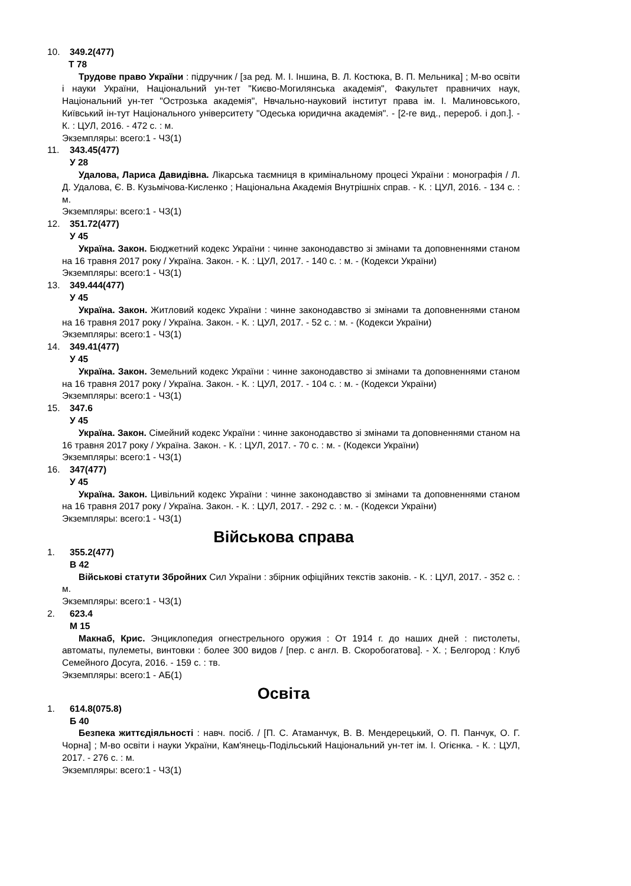10. 349.2(477)
Т 78
Трудове право України : підручник / [за ред. М. І. Іншина, В. Л. Костюка, В. П. Мельника] ; М-во освіти і науки України, Національний ун-тет "Києво-Могилянська академія", Факультет правничих наук, Національний ун-тет "Острозька академія", Нвчально-науковий інститут права ім. І. Малиновського, Київський ін-тут Національного університету "Одеська юридична академія". - [2-ге вид., перероб. і доп.]. - К. : ЦУЛ, 2016. - 472 с. : м.
Экземпляры: всего:1 - ЧЗ(1)
11. 343.45(477)
У 28
Удалова, Лариса Давидівна. Лікарська таємниця в кримінальному процесі України : монографія / Л. Д. Удалова, Є. В. Кузьмічова-Кисленко ; Національна Академія Внутрішніх справ. - К. : ЦУЛ, 2016. - 134 с. : м.
Экземпляры: всего:1 - ЧЗ(1)
12. 351.72(477)
У 45
Україна. Закон. Бюджетний кодекс України : чинне законодавство зі змінами та доповненнями станом на 16 травня 2017 року / Україна. Закон. - К. : ЦУЛ, 2017. - 140 с. : м. - (Кодекси України)
Экземпляры: всего:1 - ЧЗ(1)
13. 349.444(477)
У 45
Україна. Закон. Житловий кодекс України : чинне законодавство зі змінами та доповненнями станом на 16 травня 2017 року / Україна. Закон. - К. : ЦУЛ, 2017. - 52 с. : м. - (Кодекси України)
Экземпляры: всего:1 - ЧЗ(1)
14. 349.41(477)
У 45
Україна. Закон. Земельний кодекс України : чинне законодавство зі змінами та доповненнями станом на 16 травня 2017 року / Україна. Закон. - К. : ЦУЛ, 2017. - 104 с. : м. - (Кодекси України)
Экземпляры: всего:1 - ЧЗ(1)
15. 347.6
У 45
Україна. Закон. Сімейний кодекс України : чинне законодавство зі змінами та доповненнями станом на 16 травня 2017 року / Україна. Закон. - К. : ЦУЛ, 2017. - 70 с. : м. - (Кодекси України)
Экземпляры: всего:1 - ЧЗ(1)
16. 347(477)
У 45
Україна. Закон. Цивільний кодекс України : чинне законодавство зі змінами та доповненнями станом на 16 травня 2017 року / Україна. Закон. - К. : ЦУЛ, 2017. - 292 с. : м. - (Кодекси України)
Экземпляры: всего:1 - ЧЗ(1)
Військова справа
1. 355.2(477)
В 42
Військові статути Збройних Сил України : збірник офіційних текстів законів. - К. : ЦУЛ, 2017. - 352 с. : м.
Экземпляры: всего:1 - ЧЗ(1)
2. 623.4
М 15
Макнаб, Крис. Энциклопедия огнестрельного оружия : От 1914 г. до наших дней : пистолеты, автоматы, пулеметы, винтовки : более 300 видов / [пер. с англ. В. Скоробогатова]. - Х. ; Белгород : Клуб Семейного Досуга, 2016. - 159 с. : тв.
Экземпляры: всего:1 - АБ(1)
Освіта
1. 614.8(075.8)
Б 40
Безпека життєдіяльності : навч. посіб. / [П. С. Атаманчук, В. В. Мендерецький, О. П. Панчук, О. Г. Чорна] ; М-во освіти і науки України, Кам'янець-Подільський Національний ун-тет ім. І. Огієнка. - К. : ЦУЛ, 2017. - 276 с. : м.
Экземпляры: всего:1 - ЧЗ(1)